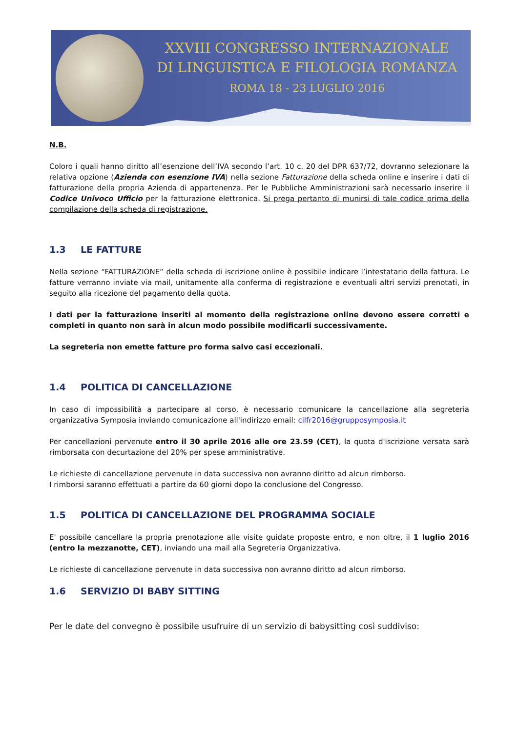XXVIII CONGRESSO INTERNAZIONALE
DI LINGUISTICA E FILOLOGIA ROMANZA
ROMA 18 - 23 LUGLIO 2016
N.B.
Coloro i quali hanno diritto all’esenzione dell’IVA secondo l’art. 10 c. 20 del DPR 637/72, dovranno selezionare la relativa opzione (Azienda con esenzione IVA) nella sezione Fatturazione della scheda online e inserire i dati di fatturazione della propria Azienda di appartenenza. Per le Pubbliche Amministrazioni sarà necessario inserire il Codice Univoco Ufficio per la fatturazione elettronica. Si prega pertanto di munirsi di tale codice prima della compilazione della scheda di registrazione.
1.3 LE FATTURE
Nella sezione “FATTURAZIONE” della scheda di iscrizione online è possibile indicare l’intestatario della fattura. Le fatture verranno inviate via mail, unitamente alla conferma di registrazione e eventuali altri servizi prenotati, in seguito alla ricezione del pagamento della quota.
I dati per la fatturazione inseriti al momento della registrazione online devono essere corretti e completi in quanto non sarà in alcun modo possibile modificarli successivamente.
La segreteria non emette fatture pro forma salvo casi eccezionali.
1.4 POLITICA DI CANCELLAZIONE
In caso di impossibilità a partecipare al corso, è necessario comunicare la cancellazione alla segreteria organizzativa Symposia inviando comunicazione all'indirizzo email: cilfr2016@grupposymposia.it
Per cancellazioni pervenute entro il 30 aprile 2016 alle ore 23.59 (CET), la quota d'iscrizione versata sarà rimborsata con decurtazione del 20% per spese amministrative.
Le richieste di cancellazione pervenute in data successiva non avranno diritto ad alcun rimborso.
I rimborsi saranno effettuati a partire da 60 giorni dopo la conclusione del Congresso.
1.5 POLITICA DI CANCELLAZIONE DEL PROGRAMMA SOCIALE
E' possibile cancellare la propria prenotazione alle visite guidate proposte entro, e non oltre, il 1 luglio 2016 (entro la mezzanotte, CET), inviando una mail alla Segreteria Organizzativa.
Le richieste di cancellazione pervenute in data successiva non avranno diritto ad alcun rimborso.
1.6 SERVIZIO DI BABY SITTING
Per le date del convegno è possibile usufruire di un servizio di babysitting così suddiviso: